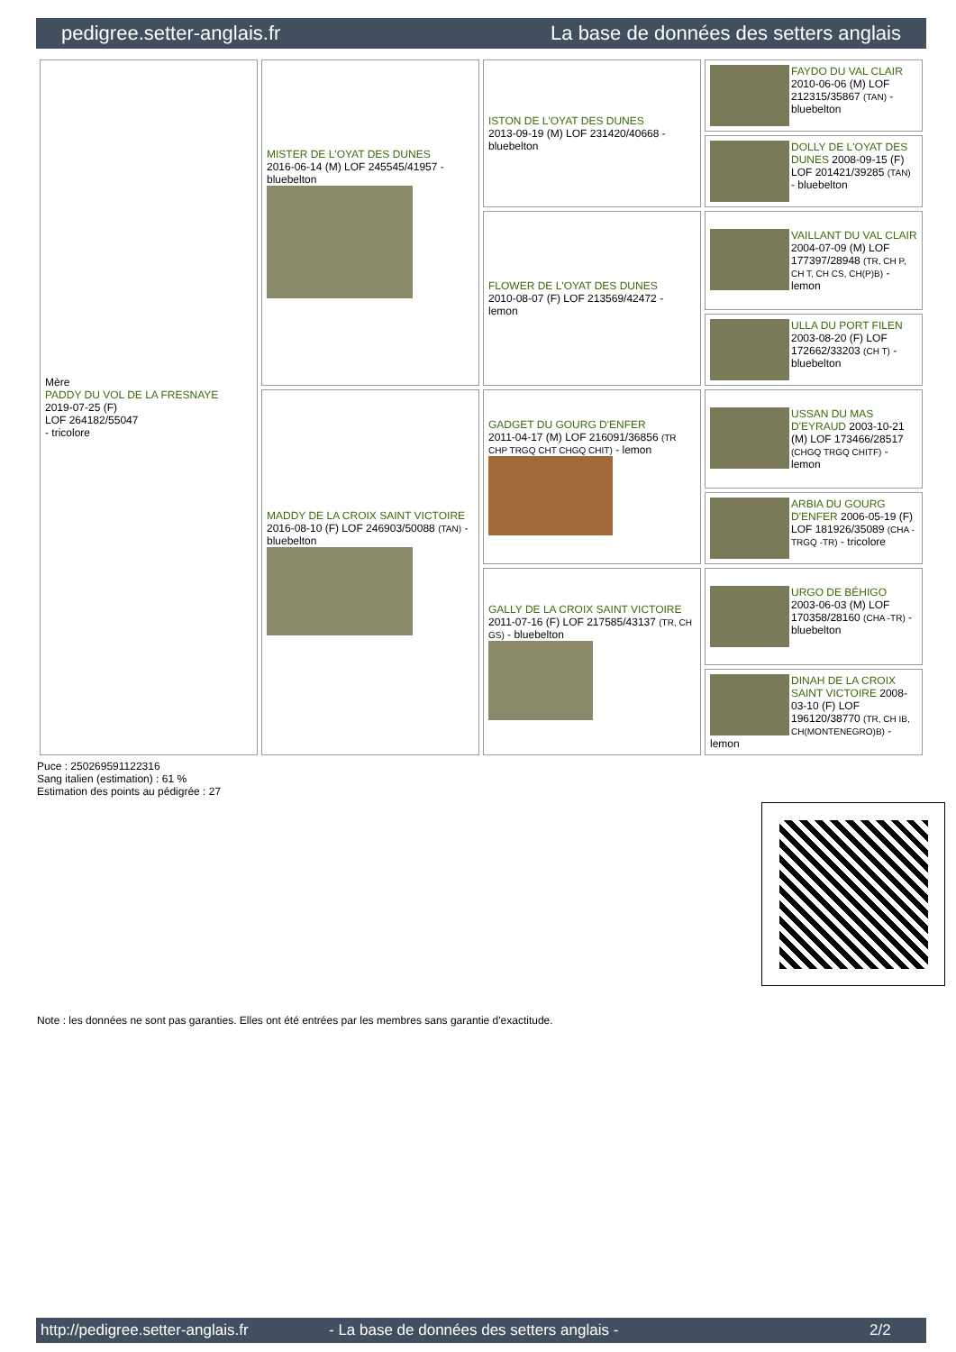pedigree.setter-anglais.fr La base de données des setters anglais
| Mère PADDY DU VOL DE LA FRESNAYE 2019-07-25 (F) LOF 264182/55047 - tricolore | MISTER DE L'OYAT DES DUNES 2016-06-14 (M) LOF 245545/41957 - bluebelton | ISTON DE L'OYAT DES DUNES 2013-09-19 (M) LOF 231420/40668 - bluebelton | FAYDO DU VAL CLAIR 2010-06-06 (M) LOF 212315/35867 (TAN) - bluebelton |
| | | | DOLLY DE L'OYAT DES DUNES 2008-09-15 (F) LOF 201421/39285 (TAN) - bluebelton |
| | | FLOWER DE L'OYAT DES DUNES 2010-08-07 (F) LOF 213569/42472 - lemon | VAILLANT DU VAL CLAIR 2004-07-09 (M) LOF 177397/28948 (TR, CH P, CH T, CH CS, CH(P)B) - lemon |
| | | | ULLA DU PORT FILEN 2003-08-20 (F) LOF 172662/33203 (CH T) - bluebelton |
| | MADDY DE LA CROIX SAINT VICTOIRE 2016-08-10 (F) LOF 246903/50088 (TAN) - bluebelton | GADGET DU GOURG D'ENFER 2011-04-17 (M) LOF 216091/36856 (TR CHP TRGQ CHT CHGQ CHIT) - lemon | USSAN DU MAS D'EYRAUD 2003-10-21 (M) LOF 173466/28517 (CHGQ TRGQ CHITF) - lemon |
| | | | ARBIA DU GOURG D'ENFER 2006-05-19 (F) LOF 181926/35089 (CHA -TRGQ -TR) - tricolore |
| | | GALLY DE LA CROIX SAINT VICTOIRE 2011-07-16 (F) LOF 217585/43137 (TR, CH GS) - bluebelton | URGO DE BÉHIGO 2003-06-03 (M) LOF 170358/28160 (CHA -TR) - bluebelton |
| | | | DINAH DE LA CROIX SAINT VICTOIRE 2008-03-10 (F) LOF 196120/38770 (TR, CH IB, CH(MONTENEGRO)B) - lemon |
Puce : 250269591122316
Sang italien (estimation) : 61 %
Estimation des points au pédigrée : 27
Note : les données ne sont pas garanties. Elles ont été entrées par les membres sans garantie d'exactitude.
http://pedigree.setter-anglais.fr - La base de données des setters anglais - 2/2